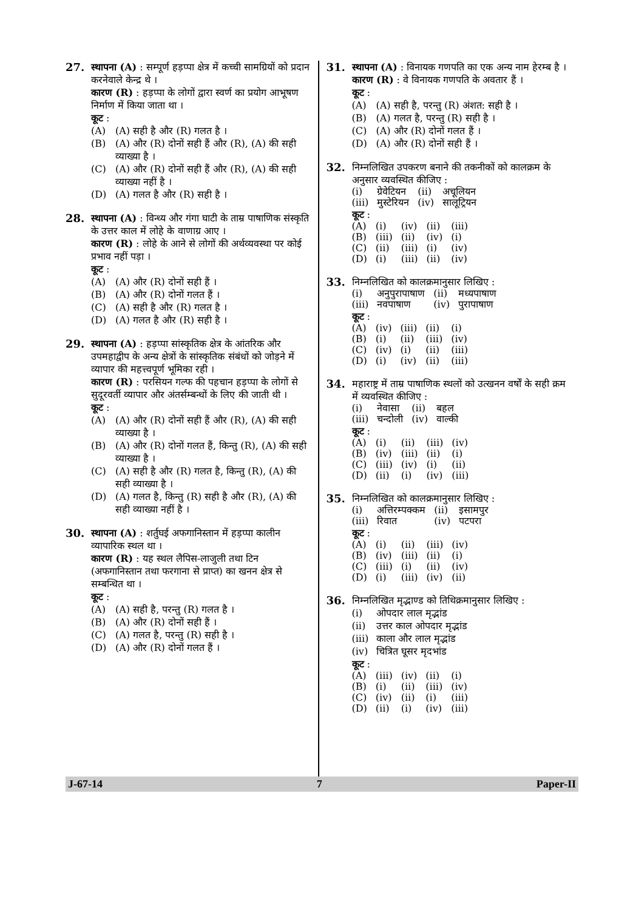27. स्थापना (A) : सम्पूर्ण हड़प्पा क्षेत्र में कच्ची सामग्रियों को प्रदान करनेवाले केन्द्र थे ।
कारण (R) : हड़प्पा के लोगों द्वारा स्वर्ण का प्रयोग आभूषण निर्माण में किया जाता था ।
कूट :
(A) (A) सही है और (R) गलत है ।
(B) (A) और (R) दोनों सही हैं और (R), (A) की सही व्याख्या है ।
(C) (A) और (R) दोनों सही हैं और (R), (A) की सही व्याख्या नहीं है ।
(D) (A) गलत है और (R) सही है ।
28. स्थापना (A) : विन्ध्य और गंगा घाटी के ताम्र पाषाणिक संस्कृति के उत्तर काल में लोहे के वाणाग्र आए ।
कारण (R) : लोहे के आने से लोगों की अर्थव्यवस्था पर कोई प्रभाव नहीं पड़ा ।
कूट :
(A) (A) और (R) दोनों सही हैं ।
(B) (A) और (R) दोनों गलत हैं ।
(C) (A) सही है और (R) गलत है ।
(D) (A) गलत है और (R) सही है ।
29. स्थापना (A) : हड़प्पा सांस्कृतिक क्षेत्र के आंतरिक और उपमहाद्वीप के अन्य क्षेत्रों के सांस्कृतिक संबंधों को जोड़ने में व्यापार की महत्त्वपूर्ण भूमिका रही ।
कारण (R) : परसियन गल्फ की पहचान हड़प्पा के लोगों से सुदूरवर्ती व्यापार और अंतर्सम्बन्धों के लिए की जाती थी ।
कूट :
(A) (A) और (R) दोनों सही हैं और (R), (A) की सही व्याख्या है ।
(B) (A) और (R) दोनों गलत हैं, किन्तु (R), (A) की सही व्याख्या है ।
(C) (A) सही है और (R) गलत है, किन्तु (R), (A) की सही व्याख्या है ।
(D) (A) गलत है, किन्तु (R) सही है और (R), (A) की सही व्याख्या नहीं है ।
30. स्थापना (A) : शर्तुघई अफगानिस्तान में हड़प्पा कालीन व्यापारिक स्थल था ।
कारण (R) : यह स्थल लैपिस-लाजुली तथा टिन (अफगानिस्तान तथा फरगाना से प्राप्त) का खनन क्षेत्र से सम्बन्धित था ।
कूट :
(A) (A) सही है, परन्तु (R) गलत है ।
(B) (A) और (R) दोनों सही हैं ।
(C) (A) गलत है, परन्तु (R) सही है ।
(D) (A) और (R) दोनों गलत हैं ।
31. स्थापना (A) : विनायक गणपति का एक अन्य नाम हेरम्ब है ।
कारण (R) : वे विनायक गणपति के अवतार हैं ।
कूट :
(A) (A) सही है, परन्तु (R) अंशत: सही है ।
(B) (A) गलत है, परन्तु (R) सही है ।
(C) (A) और (R) दोनों गलत हैं ।
(D) (A) और (R) दोनों सही हैं ।
32. निम्नलिखित उपकरण बनाने की तकनीकों को कालक्रम के अनुसार व्यवस्थित कीजिए :
| (i) | ग्रेवेटियन | (ii) | अचूलियन |
| (iii) | मुस्टेरियन | (iv) | सालूट्रियन |
कूट :
| (A) | (i) | (iv) | (ii) | (iii) |
| (B) | (iii) | (ii) | (iv) | (i) |
| (C) | (ii) | (iii) | (i) | (iv) |
| (D) | (i) | (iii) | (ii) | (iv) |
33. निम्नलिखित को कालक्रमानुसार लिखिए :
| (i) | अनुपुरापाषाण | (ii) | मध्यपाषाण |
| (iii) | नवपाषाण | (iv) | पुरापाषाण |
कूट :
| (A) | (iv) | (iii) | (ii) | (i) |
| (B) | (i) | (ii) | (iii) | (iv) |
| (C) | (iv) | (i) | (ii) | (iii) |
| (D) | (i) | (iv) | (ii) | (iii) |
34. महाराष्ट्र में ताम्र पाषाणिक स्थलों को उत्खनन वर्षों के सही क्रम में व्यवस्थित कीजिए :
| (i) | नेवासा | (ii) | बहल |
| (iii) | चन्दोली | (iv) | वाल्की |
कूट :
| (A) | (i) | (ii) | (iii) | (iv) |
| (B) | (iv) | (iii) | (ii) | (i) |
| (C) | (iii) | (iv) | (i) | (ii) |
| (D) | (ii) | (i) | (iv) | (iii) |
35. निम्नलिखित को कालक्रमानुसार लिखिए :
| (i) | अत्तिरम्पक्कम | (ii) | इसामपुर |
| (iii) | रिवात | (iv) | पटपरा |
कूट :
| (A) | (i) | (ii) | (iii) | (iv) |
| (B) | (iv) | (iii) | (ii) | (i) |
| (C) | (iii) | (i) | (ii) | (iv) |
| (D) | (i) | (iii) | (iv) | (ii) |
36. निम्नलिखित मृद्भाण्ड को तिथिक्रमानुसार लिखिए :
(i) ओपदार लाल मृद्भांड
(ii) उत्तर काल ओपदार मृद्भांड
(iii) काला और लाल मृद्भांड
(iv) चित्रित घूसर मृदभांड
कूट :
| (A) | (iii) | (iv) | (ii) | (i) |
| (B) | (i) | (ii) | (iii) | (iv) |
| (C) | (iv) | (ii) | (i) | (iii) |
| (D) | (ii) | (i) | (iv) | (iii) |
J-67-14 7 Paper-II